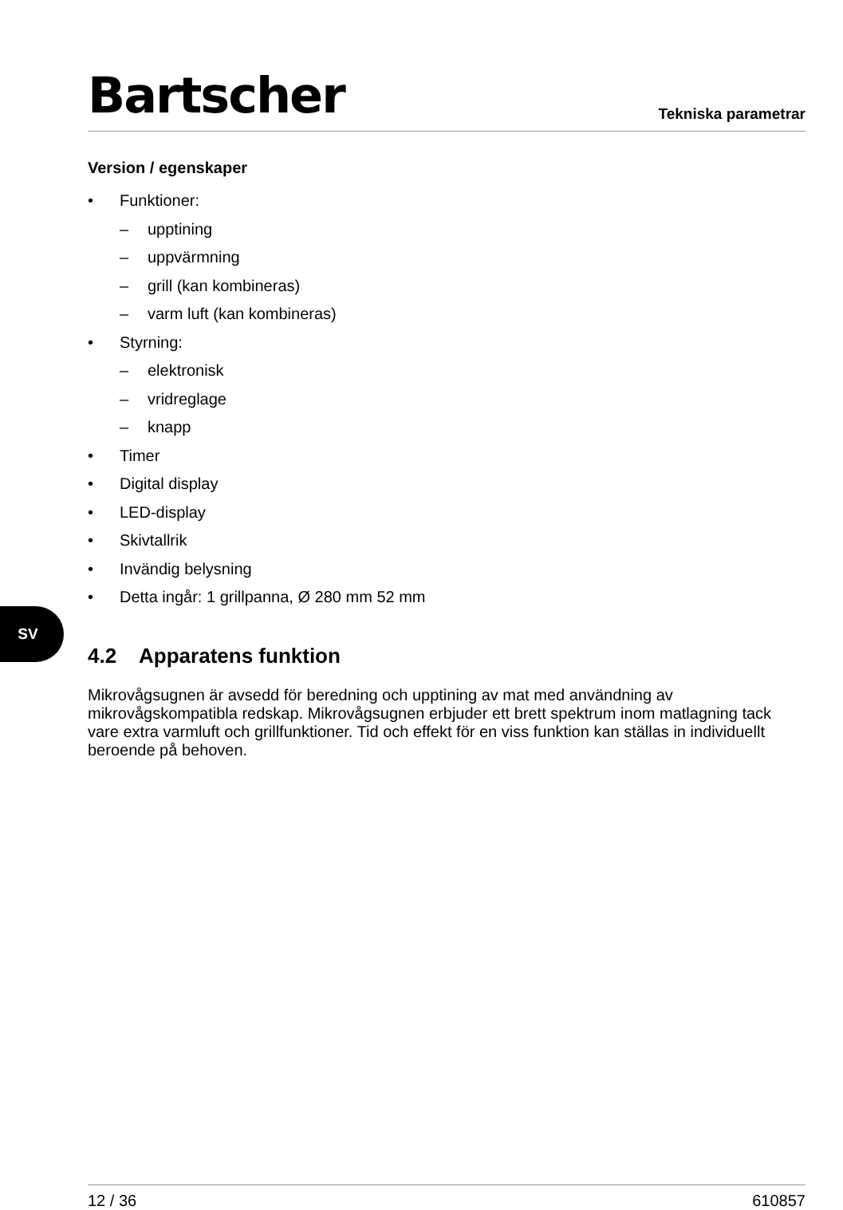SV
Bartscher
Tekniska parametrar
Version / egenskaper
• Funktioner:
– upptining
– uppvärmning
– grill (kan kombineras)
– varm luft (kan kombineras)
• Styrning:
– elektronisk
– vridreglage
– knapp
• Timer
• Digital display
• LED-display
• Skivtallrik
• Invändig belysning
• Detta ingår: 1 grillpanna, Ø 280 mm 52 mm
4.2 Apparatens funktion
Mikrovågsugnen är avsedd för beredning och upptining av mat med användning av mikrovågskompatibla redskap. Mikrovågsugnen erbjuder ett brett spektrum inom matlagning tack vare extra varmluft och grillfunktioner. Tid och effekt för en viss funktion kan ställas in individuellt beroende på behoven.
12 / 36 610857